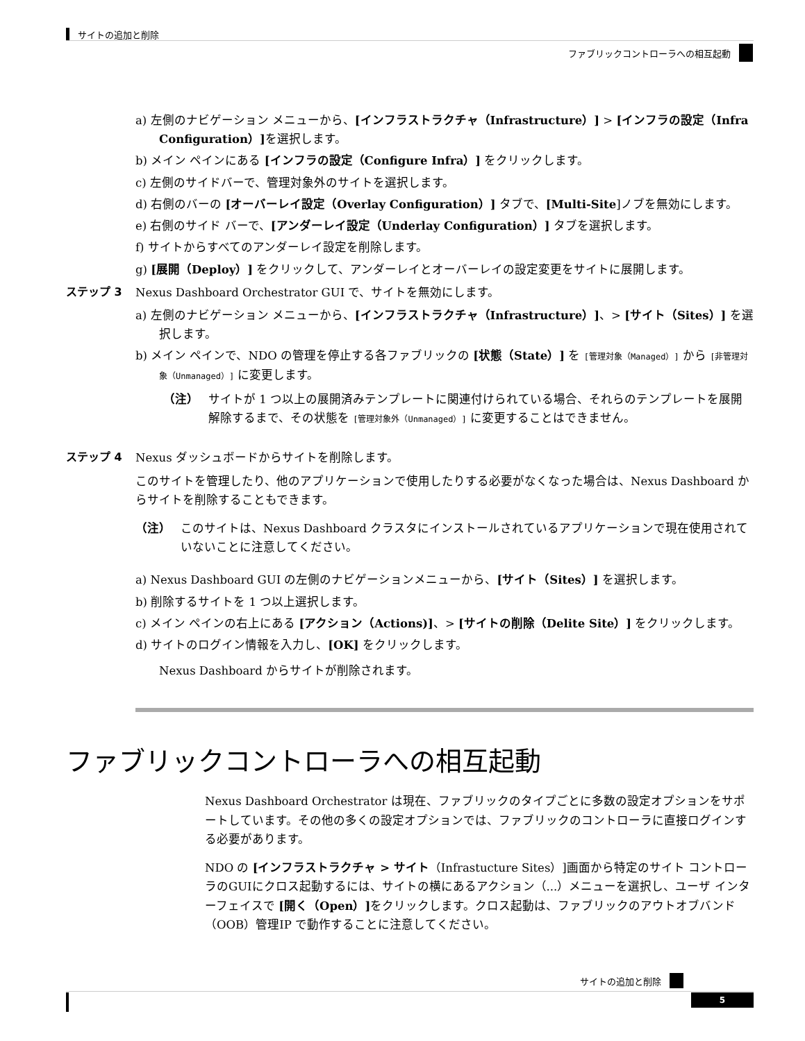サイトの追加と削除
ファブリックコントローラへの相互起動
a) 左側のナビゲーション メニューから、[インフラストラクチャ（Infrastructure）] > [インフラの設定（Infra Configuration）] を選択します。
b) メイン ペインにある [インフラの設定（Configure Infra）] をクリックします。
c) 左側のサイドバーで、管理対象外のサイトを選択します。
d) 右側のバーの [オーバーレイ設定（Overlay Configuration）] タブで、[Multi-Site]ノブを無効にします。
e) 右側のサイド バーで、[アンダーレイ設定（Underlay Configuration）] タブを選択します。
f) サイトからすべてのアンダーレイ設定を削除します。
g) [展開（Deploy）] をクリックして、アンダーレイとオーバーレイの設定変更をサイトに展開します。
ステップ 3 Nexus Dashboard Orchestrator GUI で、サイトを無効にします。
a) 左側のナビゲーション メニューから、[インフラストラクチャ（Infrastructure）]、> [サイト（Sites）] を選択します。
b) メイン ペインで、NDO の管理を停止する各ファブリックの [状態（State）] を [管理対象（Managed）] から [非管理対象（Unmanaged）] に変更します。
（注） サイトが 1 つ以上の展開済みテンプレートに関連付けられている場合、それらのテンプレートを展開解除するまで、その状態を [管理対象外（Unmanaged）] に変更することはできません。
ステップ 4 Nexus ダッシュボードからサイトを削除します。
このサイトを管理したり、他のアプリケーションで使用したりする必要がなくなった場合は、Nexus Dashboard からサイトを削除することもできます。
（注） このサイトは、Nexus Dashboard クラスタにインストールされているアプリケーションで現在使用されていないことに注意してください。
a) Nexus Dashboard GUI の左側のナビゲーションメニューから、[サイト（Sites）] を選択します。
b) 削除するサイトを 1 つ以上選択します。
c) メイン ペインの右上にある [アクション（Actions)]、> [サイトの削除（Delite Site）] をクリックします。
d) サイトのログイン情報を入力し、[OK] をクリックします。
Nexus Dashboard からサイトが削除されます。
ファブリックコントローラへの相互起動
Nexus Dashboard Orchestrator は現在、ファブリックのタイプごとに多数の設定オプションをサポートしています。その他の多くの設定オプションでは、ファブリックのコントローラに直接ログインする必要があります。
NDO の [インフラストラクチャ > サイト（Infrastucture Sites）]画面から特定のサイト コントローラのGUIにクロス起動するには、サイトの横にあるアクション（...）メニューを選択し、ユーザ インターフェイスで [開く（Open）] をクリックします。クロス起動は、ファブリックのアウトオブバンド（OOB）管理IP で動作することに注意してください。
サイトの追加と削除
5